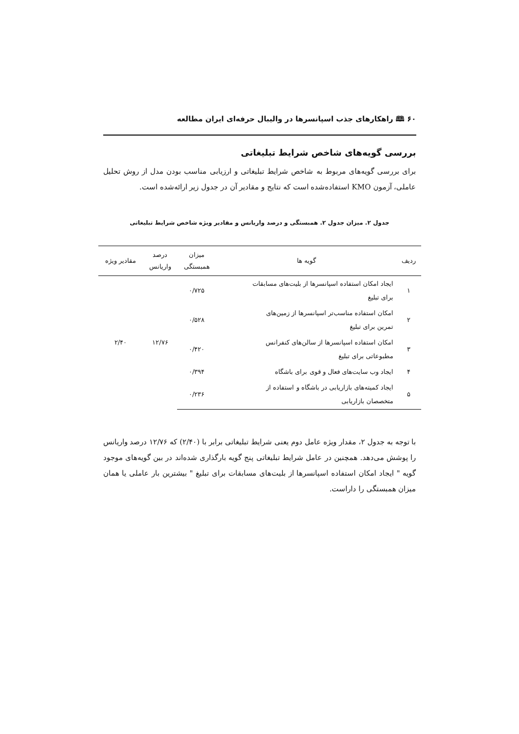۶۰ 🕮 راهکارهای جذب اسپانسرها در والیبال حرفه‌ای ایران مطالعه
بررسی گویه‌های شاخص شرایط تبلیغاتی
برای بررسی گویه‌های مربوط به شاخص شرایط تبلیغاتی و ارزیابی مناسب بودن مدل از روش تحلیل عاملی، آزمون KMO استفاده‌شده است که نتایج و مقادیر آن در جدول زیر ارائه‌شده است.
جدول ۲. میزان جدول ۲. همبستگی و درصد واریانس و مقادیر ویژه شاخص شرایط تبلیغاتی
| ردیف | گویه ها | میزان همبستگی | درصد واریانس | مقادیر ویژه |
| --- | --- | --- | --- | --- |
| ۱ | ایجاد امکان استفاده اسپانسرها از بلیت‌های مسابقات برای تبلیغ | ۰/۷۲۵ | ۱۲/۷۶ | ۲/۴۰ |
| ۲ | امکان استفاده مناسب‌تر اسپانسرها از زمین‌های تمرین برای تبلیغ | ۰/۵۲۸ | | |
| ۳ | امکان استفاده اسپانسرها از سالن‌های کنفرانس مطبوعاتی برای تبلیغ | ۰/۴۲۰ | | |
| ۴ | ایجاد وب سایت‌های فعال و قوی برای باشگاه | ۰/۳۹۴ | | |
| ۵ | ایجاد کمیته‌های بازاریابی در باشگاه و استفاده از متخصصان بازاریابی | ۰/۲۳۶ | | |
با توجه به جدول ۲، مقدار ویژه عامل دوم یعنی شرایط تبلیغاتی برابر با (۲/۴۰) که ۱۲/۷۶ درصد واریانس را پوشش می‌دهد. همچنین در عامل شرایط تبلیغاتی پنج گویه بارگذاری شده‌اند در بین گویه‌های موجود گویه " ایجاد امکان استفاده اسپانسرها از بلیت‌های مسابقات برای تبلیغ " بیشترین بار عاملی یا همان میزان همبستگی را داراست.